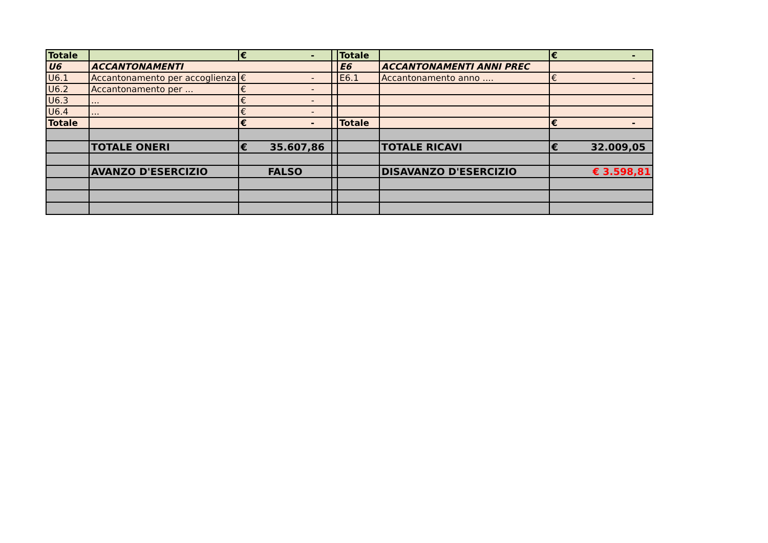| Totale | | € - | | Totale | | € - |
| U6 | ACCANTONAMENTI | | | E6 | ACCANTONAMENTI ANNI PREC | |
| U6.1 | Accantonamento per accoglienza | € - | | E6.1 | Accantonamento anno .... | € - |
| U6.2 | Accantonamento per ... | € - | | | | |
| U6.3 | ... | € - | | | | |
| U6.4 | ... | € - | | | | |
| Totale | | € - | | Totale | | € - |
| | TOTALE ONERI | € 35.607,86 | | | TOTALE RICAVI | € 32.009,05 |
| | AVANZO D'ESERCIZIO | FALSO | | | DISAVANZO D'ESERCIZIO | € 3.598,81 |